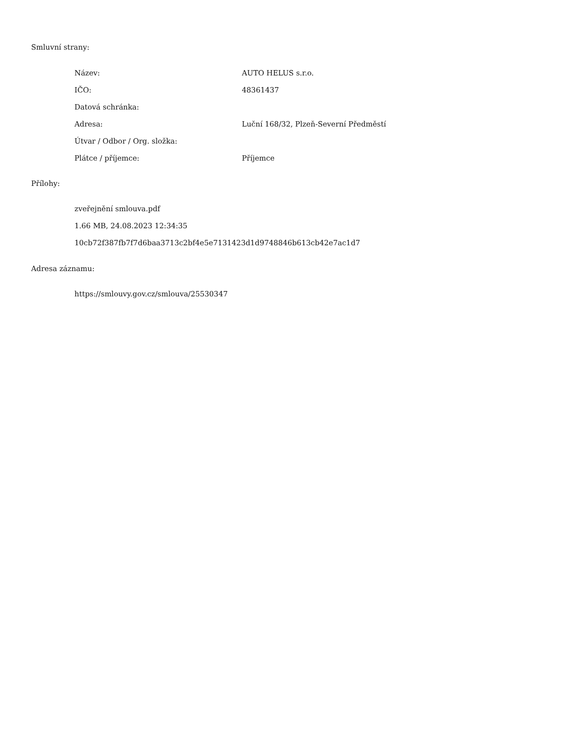Smluvní strany:
| Název: | AUTO HELUS s.r.o. |
| IČO: | 48361437 |
| Datová schránka: | |
| Adresa: | Luční 168/32, Plzeň-Severní Předměstí |
| Útvar / Odbor / Org. složka: | |
| Plátce / příjemce: | Příjemce |
Přílohy:
zveřejnění smlouva.pdf
1.66 MB, 24.08.2023 12:34:35
10cb72f387fb7f7d6baa3713c2bf4e5e7131423d1d9748846b613cb42e7ac1d7
Adresa záznamu:
https://smlouvy.gov.cz/smlouva/25530347